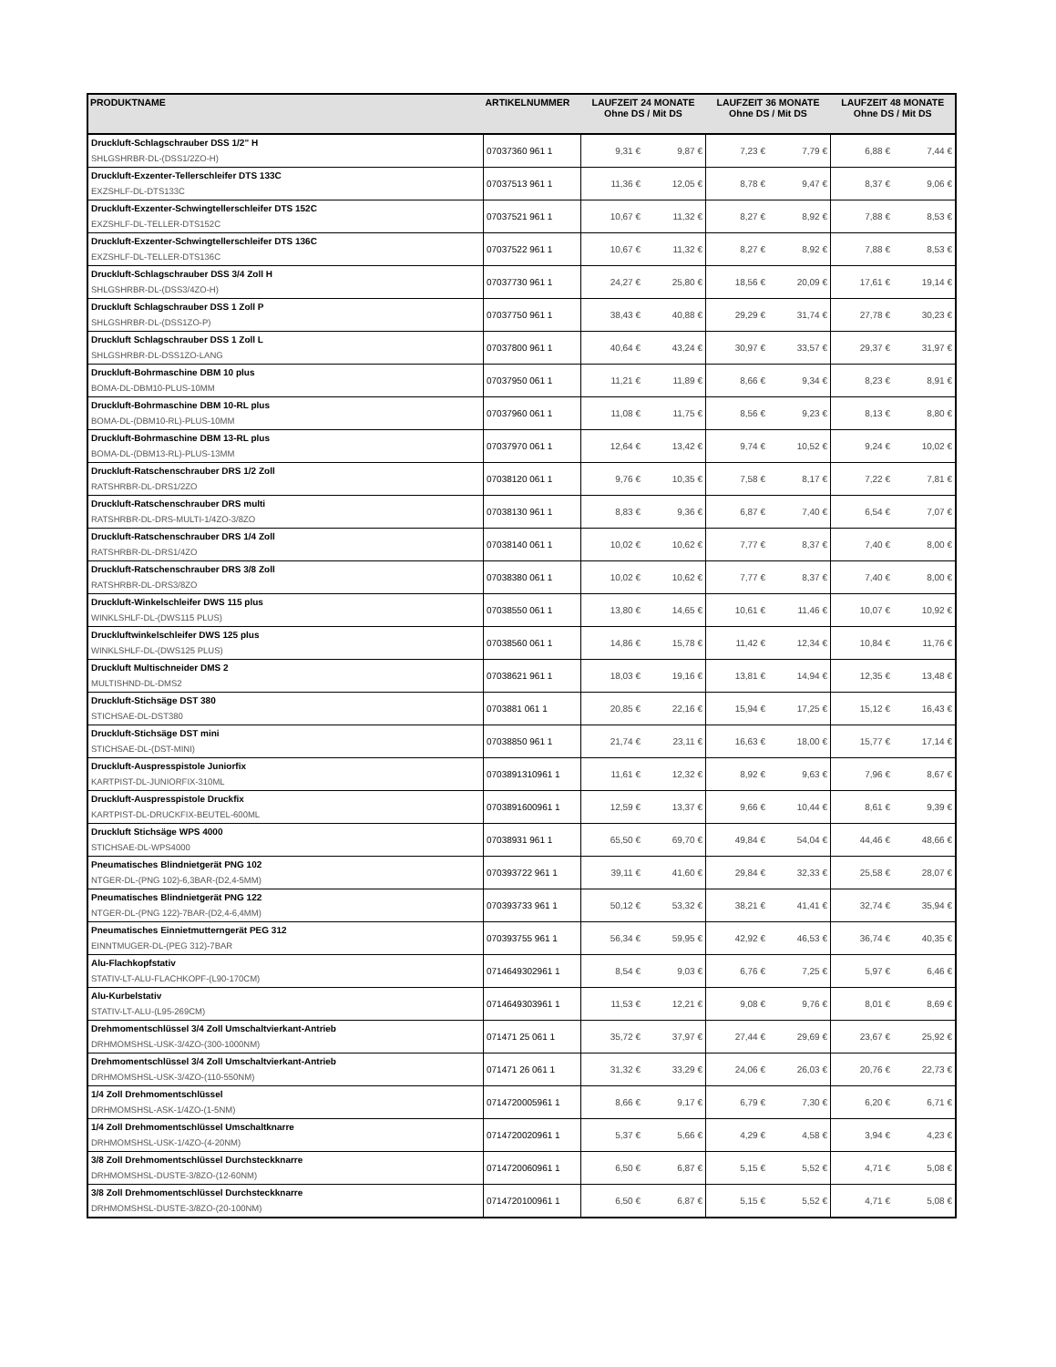| PRODUKTNAME | ARTIKELNUMMER | LAUFZEIT 24 MONATE Ohne DS / Mit DS | | LAUFZEIT 36 MONATE Ohne DS / Mit DS | | LAUFZEIT 48 MONATE Ohne DS / Mit DS | |
| --- | --- | --- | --- | --- | --- | --- | --- |
| Druckluft-Schlagschrauber DSS 1/2" H SHLGSHRBR-DL-(DSS1/2ZO-H) | 07037360 961 1 | 9,31 € | 9,87 € | 7,23 € | 7,79 € | 6,88 € | 7,44 € |
| Druckluft-Exzenter-Tellerschleifer DTS 133C EXZSHLF-DL-DTS133C | 07037513 961 1 | 11,36 € | 12,05 € | 8,78 € | 9,47 € | 8,37 € | 9,06 € |
| Druckluft-Exzenter-Schwingtellerschleifer DTS 152C EXZSHLF-DL-TELLER-DTS152C | 07037521 961 1 | 10,67 € | 11,32 € | 8,27 € | 8,92 € | 7,88 € | 8,53 € |
| Druckluft-Exzenter-Schwingtellerschleifer DTS 136C EXZSHLF-DL-TELLER-DTS136C | 07037522 961 1 | 10,67 € | 11,32 € | 8,27 € | 8,92 € | 7,88 € | 8,53 € |
| Druckluft-Schlagschrauber DSS 3/4 Zoll H SHLGSHRBR-DL-(DSS3/4ZO-H) | 07037730 961 1 | 24,27 € | 25,80 € | 18,56 € | 20,09 € | 17,61 € | 19,14 € |
| Druckluft Schlagschrauber DSS 1 Zoll P SHLGSHRBR-DL-(DSS1ZO-P) | 07037750 961 1 | 38,43 € | 40,88 € | 29,29 € | 31,74 € | 27,78 € | 30,23 € |
| Druckluft Schlagschrauber DSS 1 Zoll L SHLGSHRBR-DL-DSS1ZO-LANG | 07037800 961 1 | 40,64 € | 43,24 € | 30,97 € | 33,57 € | 29,37 € | 31,97 € |
| Druckluft-Bohrmaschine DBM 10 plus BOMA-DL-DBM10-PLUS-10MM | 07037950 061 1 | 11,21 € | 11,89 € | 8,66 € | 9,34 € | 8,23 € | 8,91 € |
| Druckluft-Bohrmaschine DBM 10-RL plus BOMA-DL-(DBM10-RL)-PLUS-10MM | 07037960 061 1 | 11,08 € | 11,75 € | 8,56 € | 9,23 € | 8,13 € | 8,80 € |
| Druckluft-Bohrmaschine DBM 13-RL plus BOMA-DL-(DBM13-RL)-PLUS-13MM | 07037970 061 1 | 12,64 € | 13,42 € | 9,74 € | 10,52 € | 9,24 € | 10,02 € |
| Druckluft-Ratschenschrauber DRS 1/2 Zoll RATSHRBR-DL-DRS1/2ZO | 07038120 061 1 | 9,76 € | 10,35 € | 7,58 € | 8,17 € | 7,22 € | 7,81 € |
| Druckluft-Ratschenschrauber DRS multi RATSHRBR-DL-DRS-MULTI-1/4ZO-3/8ZO | 07038130 961 1 | 8,83 € | 9,36 € | 6,87 € | 7,40 € | 6,54 € | 7,07 € |
| Druckluft-Ratschenschrauber DRS 1/4 Zoll RATSHRBR-DL-DRS1/4ZO | 07038140 061 1 | 10,02 € | 10,62 € | 7,77 € | 8,37 € | 7,40 € | 8,00 € |
| Druckluft-Ratschenschrauber DRS 3/8 Zoll RATSHRBR-DL-DRS3/8ZO | 07038380 061 1 | 10,02 € | 10,62 € | 7,77 € | 8,37 € | 7,40 € | 8,00 € |
| Druckluft-Winkelschleifer DWS 115 plus WINKLSHLF-DL-(DWS115 PLUS) | 07038550 061 1 | 13,80 € | 14,65 € | 10,61 € | 11,46 € | 10,07 € | 10,92 € |
| Druckluftwinkelschleifer DWS 125 plus WINKLSHLF-DL-(DWS125 PLUS) | 07038560 061 1 | 14,86 € | 15,78 € | 11,42 € | 12,34 € | 10,84 € | 11,76 € |
| Druckluft Multischneider DMS 2 MULTISHND-DL-DMS2 | 07038621 961 1 | 18,03 € | 19,16 € | 13,81 € | 14,94 € | 12,35 € | 13,48 € |
| Druckluft-Stichsäge DST 380 STICHSAE-DL-DST380 | 0703881 061 1 | 20,85 € | 22,16 € | 15,94 € | 17,25 € | 15,12 € | 16,43 € |
| Druckluft-Stichsäge DST mini STICHSAE-DL-(DST-MINI) | 07038850 961 1 | 21,74 € | 23,11 € | 16,63 € | 18,00 € | 15,77 € | 17,14 € |
| Druckluft-Auspresspistole Juniorfix KARTPIST-DL-JUNIORFIX-310ML | 0703891310961 1 | 11,61 € | 12,32 € | 8,92 € | 9,63 € | 7,96 € | 8,67 € |
| Druckluft-Auspresspistole Druckfix KARTPIST-DL-DRUCKFIX-BEUTEL-600ML | 0703891600961 1 | 12,59 € | 13,37 € | 9,66 € | 10,44 € | 8,61 € | 9,39 € |
| Druckluft Stichsäge WPS 4000 STICHSAE-DL-WPS4000 | 07038931 961 1 | 65,50 € | 69,70 € | 49,84 € | 54,04 € | 44,46 € | 48,66 € |
| Pneumatisches Blindnietgerät PNG 102 NTGER-DL-(PNG 102)-6,3BAR-(D2,4-5MM) | 070393722 961 1 | 39,11 € | 41,60 € | 29,84 € | 32,33 € | 25,58 € | 28,07 € |
| Pneumatisches Blindnietgerät PNG 122 NTGER-DL-(PNG 122)-7BAR-(D2,4-6,4MM) | 070393733 961 1 | 50,12 € | 53,32 € | 38,21 € | 41,41 € | 32,74 € | 35,94 € |
| Pneumatisches Einnietmutterngerät PEG 312 EINNTMUGER-DL-(PEG 312)-7BAR | 070393755 961 1 | 56,34 € | 59,95 € | 42,92 € | 46,53 € | 36,74 € | 40,35 € |
| Alu-Flachkopfstativ STATIV-LT-ALU-FLACHKOPF-(L90-170CM) | 0714649302961 1 | 8,54 € | 9,03 € | 6,76 € | 7,25 € | 5,97 € | 6,46 € |
| Alu-Kurbelstativ STATIV-LT-ALU-(L95-269CM) | 0714649303961 1 | 11,53 € | 12,21 € | 9,08 € | 9,76 € | 8,01 € | 8,69 € |
| Drehmomentschlüssel 3/4 Zoll Umschaltvierkant-Antrieb DRHMOMSHSL-USK-3/4ZO-(300-1000NM) | 071471 25 061 1 | 35,72 € | 37,97 € | 27,44 € | 29,69 € | 23,67 € | 25,92 € |
| Drehmomentschlüssel 3/4 Zoll Umschaltvierkant-Antrieb DRHMOMSHSL-USK-3/4ZO-(110-550NM) | 071471 26 061 1 | 31,32 € | 33,29 € | 24,06 € | 26,03 € | 20,76 € | 22,73 € |
| 1/4 Zoll Drehmomentschlüssel DRHMOMSHSL-ASK-1/4ZO-(1-5NM) | 0714720005961 1 | 8,66 € | 9,17 € | 6,79 € | 7,30 € | 6,20 € | 6,71 € |
| 1/4 Zoll Drehmomentschlüssel Umschaltknarre DRHMOMSHSL-USK-1/4ZO-(4-20NM) | 0714720020961 1 | 5,37 € | 5,66 € | 4,29 € | 4,58 € | 3,94 € | 4,23 € |
| 3/8 Zoll Drehmomentschlüssel Durchsteckknarre DRHMOMSHSL-DUSTE-3/8ZO-(12-60NM) | 0714720060961 1 | 6,50 € | 6,87 € | 5,15 € | 5,52 € | 4,71 € | 5,08 € |
| 3/8 Zoll Drehmomentschlüssel Durchsteckknarre DRHMOMSHSL-DUSTE-3/8ZO-(20-100NM) | 0714720100961 1 | 6,50 € | 6,87 € | 5,15 € | 5,52 € | 4,71 € | 5,08 € |